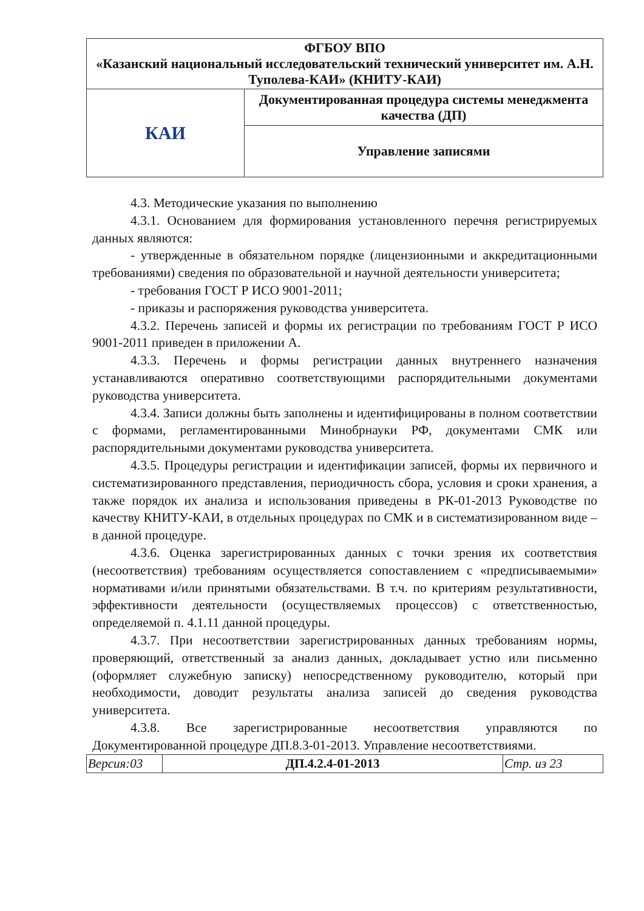| ФГБОУ ВПО «Казанский национальный исследовательский технический университет им. А.Н. Туполева-КАИ» (КНИТУ-КАИ) | |
| КАИ | Документированная процедура системы менеджмента качества (ДП) |
| | Управление записями |
4.3. Методические указания по выполнению
4.3.1. Основанием для формирования установленного перечня регистрируемых данных являются:
- утвержденные в обязательном порядке (лицензионными и аккредитационными требованиями) сведения по образовательной и научной деятельности университета;
- требования ГОСТ Р ИСО 9001-2011;
- приказы и распоряжения руководства университета.
4.3.2. Перечень записей и формы их регистрации по требованиям ГОСТ Р ИСО 9001-2011 приведен в приложении А.
4.3.3. Перечень и формы регистрации данных внутреннего назначения устанавливаются оперативно соответствующими распорядительными документами руководства университета.
4.3.4. Записи должны быть заполнены и идентифицированы в полном соответствии с формами, регламентированными Минобрнауки РФ, документами СМК или распорядительными документами руководства университета.
4.3.5. Процедуры регистрации и идентификации записей, формы их первичного и систематизированного представления, периодичность сбора, условия и сроки хранения, а также порядок их анализа и использования приведены в РК-01-2013 Руководстве по качеству КНИТУ-КАИ, в отдельных процедурах по СМК и в систематизированном виде – в данной процедуре.
4.3.6. Оценка зарегистрированных данных с точки зрения их соответствия (несоответствия) требованиям осуществляется сопоставлением с «предписываемыми» нормативами и/или принятыми обязательствами. В т.ч. по критериям результативности, эффективности деятельности (осуществляемых процессов) с ответственностью, определяемой п. 4.1.11 данной процедуры.
4.3.7. При несоответствии зарегистрированных данных требованиям нормы, проверяющий, ответственный за анализ данных, докладывает устно или письменно (оформляет служебную записку) непосредственному руководителю, который при необходимости, доводит результаты анализа записей до сведения руководства университета.
4.3.8. Все зарегистрированные несоответствия управляются по Документированной процедуре ДП.8.3-01-2013. Управление несоответствиями.
| Версия:03 | ДП.4.2.4-01-2013 | Стр. из 23 |